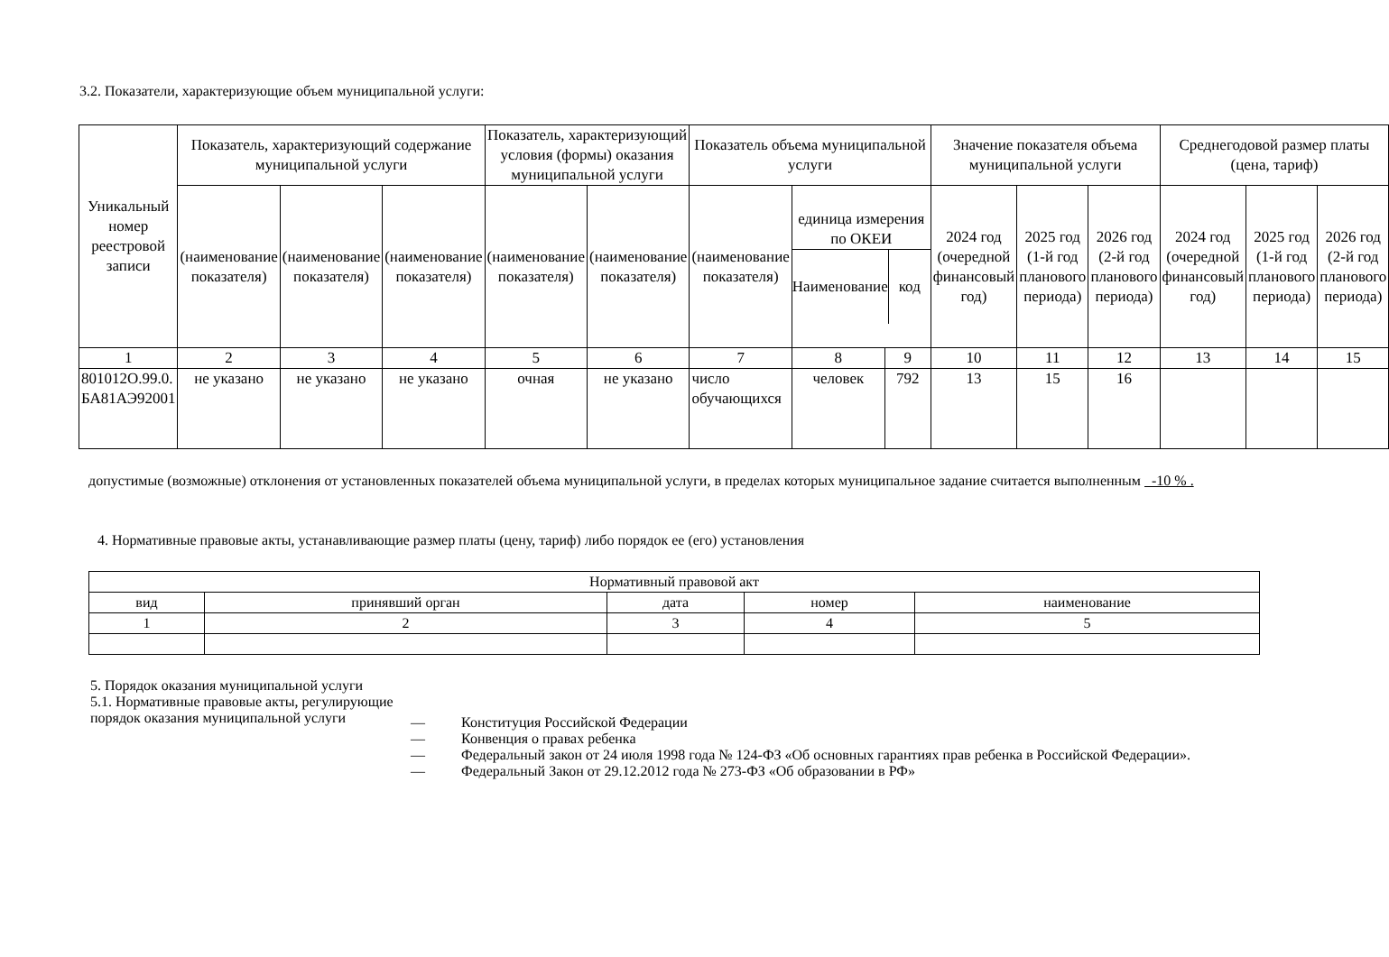3.2. Показатели, характеризующие объем муниципальной услуги:
| Уникальный номер реестровой записи | Показатель, характеризующий содержание муниципальной услуги | | | Показатель, характеризующий условия (формы) оказания муниципальной услуги | | Показатель объема муниципальной услуги | | | Значение показателя объема муниципальной услуги | | | Среднегодовой размер платы (цена, тариф) | | |
| --- | --- | --- | --- | --- | --- | --- | --- | --- | --- | --- | --- | --- | --- | --- |
| | (наименование показателя) | (наименование показателя) | (наименование показателя) | (наименование показателя) | (наименование показателя) | (наименование показателя) | единица измерения по ОКЕИ Наименование код | | 2024 год (очередной финансовый год) | 2025 год (1-й год планового периода) | 2026 год (2-й год планового периода) | 2024 год (очередной финансовый год) | 2025 год (1-й год планового периода) | 2026 год (2-й год планового периода) |
| 1 | 2 | 3 | 4 | 5 | 6 | 7 | 8 | 9 | 10 | 11 | 12 | 13 | 14 | 15 |
| 801012О.99.0. БА81АЭ92001 | не указано | не указано | не указано | очная | не указано | число обучающихся | человек | 792 | 13 | 15 | 16 | | | |
допустимые (возможные) отклонения от установленных показателей объема муниципальной услуги, в пределах которых муниципальное задание считается выполненным -10 % .
4. Нормативные правовые акты, устанавливающие размер платы (цену, тариф) либо порядок ее (его) установления
| Нормативный правовой акт | | | | |
| --- | --- | --- | --- | --- |
| вид | принявший орган | дата | номер | наименование |
| 1 | 2 | 3 | 4 | 5 |
5. Порядок оказания муниципальной услуги
5.1. Нормативные правовые акты, регулирующие порядок оказания муниципальной услуги
— Конституция Российской Федерации
— Конвенция о правах ребенка
— Федеральный закон от 24 июля 1998 года № 124-ФЗ «Об основных гарантиях прав ребенка в Российской Федерации».
— Федеральный Закон от 29.12.2012 года № 273-ФЗ «Об образовании в РФ»